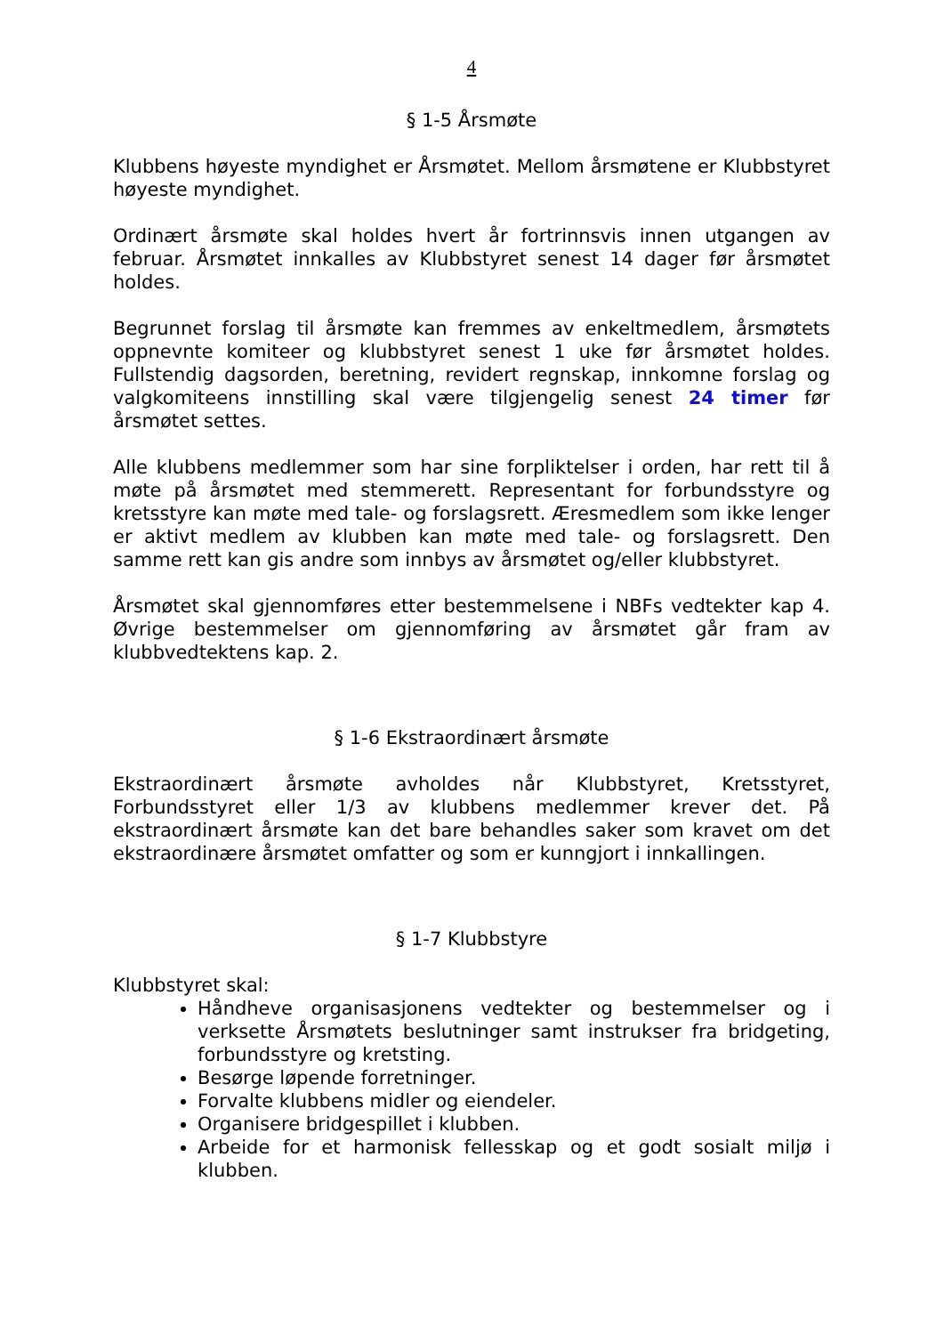4
§ 1-5 Årsmøte
Klubbens høyeste myndighet er Årsmøtet. Mellom årsmøtene er Klubbstyret høyeste myndighet.
Ordinært årsmøte skal holdes hvert år fortrinnsvis innen utgangen av februar. Årsmøtet innkalles av Klubbstyret senest 14 dager før årsmøtet holdes.
Begrunnet forslag til årsmøte kan fremmes av enkeltmedlem, årsmøtets oppnevnte komiteer og klubbstyret senest 1 uke før årsmøtet holdes. Fullstendig dagsorden, beretning, revidert regnskap, innkomne forslag og valgkomiteens innstilling skal være tilgjengelig senest 24 timer før årsmøtet settes.
Alle klubbens medlemmer som har sine forpliktelser i orden, har rett til å møte på årsmøtet med stemmerett. Representant for forbundsstyre og kretsstyre kan møte med tale- og forslagsrett. Æresmedlem som ikke lenger er aktivt medlem av klubben kan møte med tale- og forslagsrett. Den samme rett kan gis andre som innbys av årsmøtet og/eller klubbstyret.
Årsmøtet skal gjennomføres etter bestemmelsene i NBFs vedtekter kap 4. Øvrige bestemmelser om gjennomføring av årsmøtet går fram av klubbvedtektens kap. 2.
§ 1-6 Ekstraordinært årsmøte
Ekstraordinært årsmøte avholdes når Klubbstyret, Kretsstyret, Forbundsstyret eller 1/3 av klubbens medlemmer krever det. På ekstraordinært årsmøte kan det bare behandles saker som kravet om det ekstraordinære årsmøtet omfatter og som er kunngjort i innkallingen.
§ 1-7 Klubbstyre
Klubbstyret skal:
Håndheve organisasjonens vedtekter og bestemmelser og i verksette Årsmøtets beslutninger samt instrukser fra bridgeting, forbundsstyre og kretsting.
Besørge løpende forretninger.
Forvalte klubbens midler og eiendeler.
Organisere bridgespillet i klubben.
Arbeide for et harmonisk fellesskap og et godt sosialt miljø i klubben.